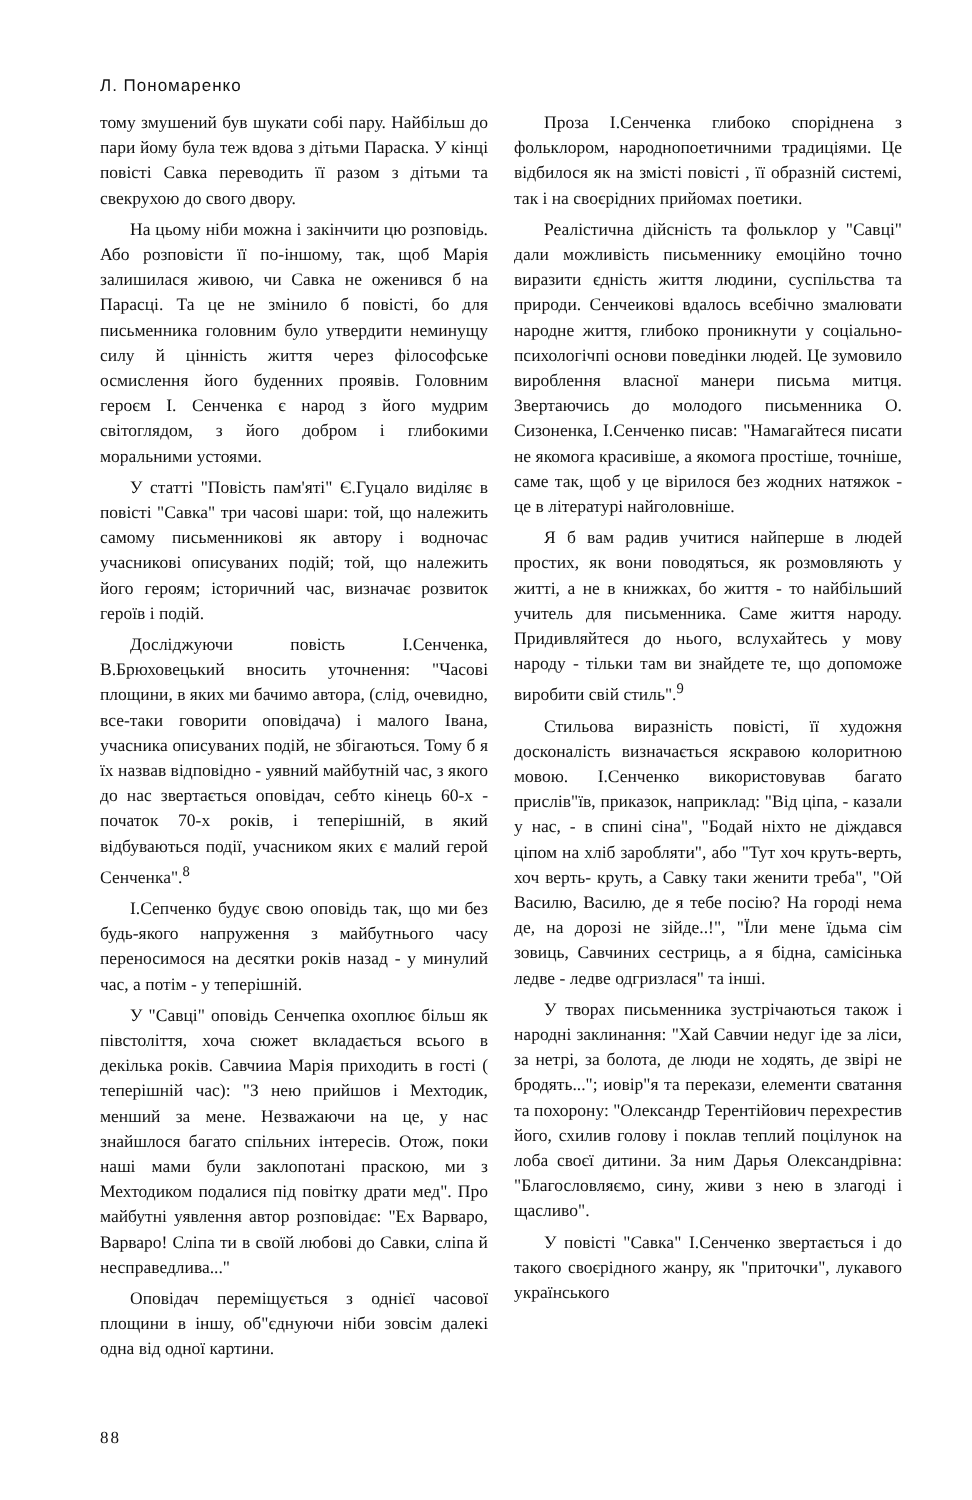Л. Пономаренко
тому змушений був шукати собі пару. Найбільш до пари йому була теж вдова з дітьми Параска. У кінці повісті Савка переводить її разом з дітьми та свекрухою до свого двору.
На цьому ніби можна і закінчити цю розповідь. Або розповісти її по-іншому, так, щоб Марія залишилася живою, чи Савка не оженився б на Парасці. Та це не змінило б повісті, бо для письменника головним було утвердити неминущу силу й цінність життя через філософське осмислення його буденних проявів. Головним героєм І. Сенченка є народ з його мудрим світоглядом, з його добром і глибокими моральними устоями.
У статті "Повість пам'яті" Є.Гуцало виділяє в повісті "Савка" три часові шари: той, що належить самому письменникові як автору і водночас учасникові описуваних подій; той, що належить його героям; історичний час, визначає розвиток героїв і подій.
Досліджуючи повість І.Сенченка, В.Брюховецький вносить уточнення: "Часові площини, в яких ми бачимо автора, (слід, очевидно, все-таки говорити оповідача) і малого Івана, учасника описуваних подій, не збігаються. Тому б я їх назвав відповідно - уявний майбутній час, з якого до нас звертається оповідач, себто кінець 60-х - початок 70-х років, і теперішній, в який відбуваються події, учасником яких є малий герой Сенченка".<sup>8</sup>
І.Сепченко будує свою оповідь так, що ми без будь-якого напруження з майбутнього часу переносимося на десятки років назад - у минулий час, а потім - у теперішній.
У "Савці" оповідь Сенчепка охоплює більш як півстоліття, хоча сюжет вкладається всього в декілька років. Савчииа Марія приходить в гості ( теперішній час): "З нею прийшов і Мехтодик, менший за мене. Незважаючи на це, у нас знайшлося багато спільних інтересів. Отож, поки наші мами були заклопотані праскою, ми з Мехтодиком подалися під повітку драти мед". Про майбутні уявлення автор розповідає: "Ех Варваро, Варваро! Сліпа ти в своїй любові до Савки, сліпа й несправедлива..."
Оповідач переміщується з однієї часової площини в іншу, об"єднуючи ніби зовсім далекі одна від одної картини.
Проза І.Сенченка глибоко споріднена з фольклором, народнопоетичними традиціями. Це відбилося як на змісті повісті , її образній системі, так і на своєрідних прийомах поетики.
Реалістична дійсність та фольклор у "Савці" дали можливість письменнику емоційно точно виразити єдність життя людини, суспільства та природи. Сенчеикові вдалось всебічно змалювати народне життя, глибоко проникнути у соціально-психологічпі основи поведінки людей. Це зумовило вироблення власної манери письма митця. Звертаючись до молодого письменника О. Сизоненка, І.Сенченко писав: "Намагайтеся писати не якомога красивіше, а якомога простіше, точніше, саме так, щоб у це вірилося без жодних натяжок - це в літературі найголовніше.
Я б вам радив учитися найперше в людей простих, як вони поводяться, як розмовляють у житті, а не в книжках, бо життя - то найбільший учитель для письменника. Саме життя народу. Придивляйтеся до нього, вслухайтесь у мову народу - тільки там ви знайдете те, що допоможе виробити свій стиль".<sup>9</sup>
Стильова виразність повісті, її художня досконалість визначається яскравою колоритною мовою. І.Сенченко використовував багато прислів"їв, приказок, наприклад: "Від ціпа, - казали у нас, - в спині сіна", "Бодай ніхто не діждався ціпом на хліб заробляти", або "Тут хоч круть-верть, хоч верть- круть, а Савку таки женити треба", "Ой Василю, Василю, де я тебе посію? На городі нема де, на дорозі не зійде..!", "Їли мене їдьма сім зовиць, Савчиних сестриць, а я бідна, самісінька ледве - ледве одгризлася" та інші.
У творах письменника зустрічаються також і народні заклинання: "Хай Савчии недуг іде за ліси, за нетрі, за болота, де люди не ходять, де звірі не бродять..."; иовір"я та перекази, елементи сватання та похорону: "Олександр Терентійович перехрестив його, схилив голову і поклав теплий поцілунок на лоба своєї дитини. За ним Дарья Олександрівна: "Благословляємо, сину, живи з нею в злагоді і щасливо".
У повісті "Савка" І.Сенченко звертається і до такого своєрідного жанру, як "приточки", лукавого українського
88